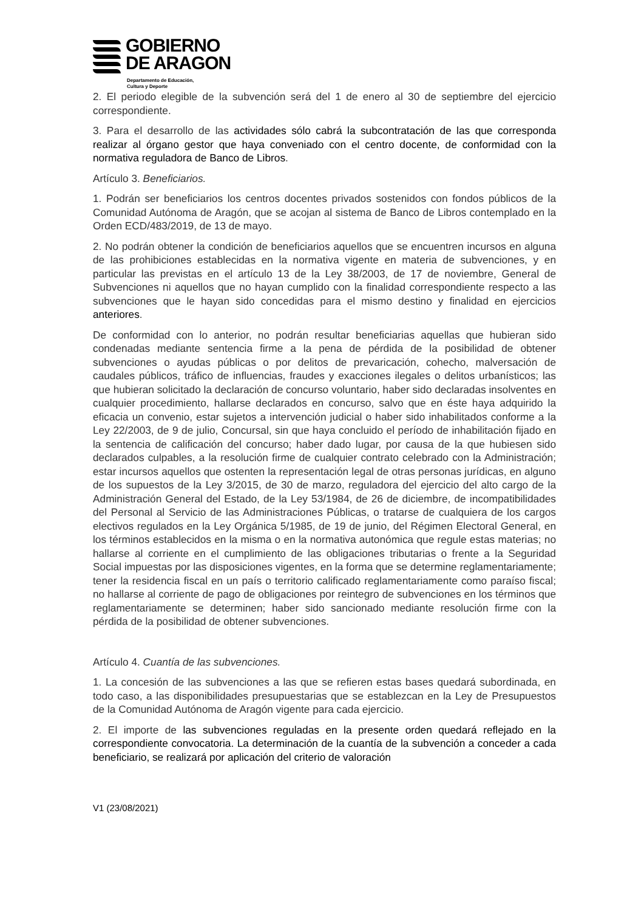GOBIERNO
DE ARAGON
Departamento de Educación,
Cultura y Deporte
2. El periodo elegible de la subvención será del 1 de enero al 30 de septiembre del ejercicio correspondiente.
3. Para el desarrollo de las actividades sólo cabrá la subcontratación de las que corresponda realizar al órgano gestor que haya conveniado con el centro docente, de conformidad con la normativa reguladora de Banco de Libros.
Artículo 3. Beneficiarios.
1. Podrán ser beneficiarios los centros docentes privados sostenidos con fondos públicos de la Comunidad Autónoma de Aragón, que se acojan al sistema de Banco de Libros contemplado en la Orden ECD/483/2019, de 13 de mayo.
2. No podrán obtener la condición de beneficiarios aquellos que se encuentren incursos en alguna de las prohibiciones establecidas en la normativa vigente en materia de subvenciones, y en particular las previstas en el artículo 13 de la Ley 38/2003, de 17 de noviembre, General de Subvenciones ni aquellos que no hayan cumplido con la finalidad correspondiente respecto a las subvenciones que le hayan sido concedidas para el mismo destino y finalidad en ejercicios anteriores.
De conformidad con lo anterior, no podrán resultar beneficiarias aquellas que hubieran sido condenadas mediante sentencia firme a la pena de pérdida de la posibilidad de obtener subvenciones o ayudas públicas o por delitos de prevaricación, cohecho, malversación de caudales públicos, tráfico de influencias, fraudes y exacciones ilegales o delitos urbanísticos; las que hubieran solicitado la declaración de concurso voluntario, haber sido declaradas insolventes en cualquier procedimiento, hallarse declarados en concurso, salvo que en éste haya adquirido la eficacia un convenio, estar sujetos a intervención judicial o haber sido inhabilitados conforme a la Ley 22/2003, de 9 de julio, Concursal, sin que haya concluido el período de inhabilitación fijado en la sentencia de calificación del concurso; haber dado lugar, por causa de la que hubiesen sido declarados culpables, a la resolución firme de cualquier contrato celebrado con la Administración; estar incursos aquellos que ostenten la representación legal de otras personas jurídicas, en alguno de los supuestos de la Ley 3/2015, de 30 de marzo, reguladora del ejercicio del alto cargo de la Administración General del Estado, de la Ley 53/1984, de 26 de diciembre, de incompatibilidades del Personal al Servicio de las Administraciones Públicas, o tratarse de cualquiera de los cargos electivos regulados en la Ley Orgánica 5/1985, de 19 de junio, del Régimen Electoral General, en los términos establecidos en la misma o en la normativa autonómica que regule estas materias; no hallarse al corriente en el cumplimiento de las obligaciones tributarias o frente a la Seguridad Social impuestas por las disposiciones vigentes, en la forma que se determine reglamentariamente; tener la residencia fiscal en un país o territorio calificado reglamentariamente como paraíso fiscal; no hallarse al corriente de pago de obligaciones por reintegro de subvenciones en los términos que reglamentariamente se determinen; haber sido sancionado mediante resolución firme con la pérdida de la posibilidad de obtener subvenciones.
Artículo 4. Cuantía de las subvenciones.
1. La concesión de las subvenciones a las que se refieren estas bases quedará subordinada, en todo caso, a las disponibilidades presupuestarias que se establezcan en la Ley de Presupuestos de la Comunidad Autónoma de Aragón vigente para cada ejercicio.
2. El importe de las subvenciones reguladas en la presente orden quedará reflejado en la correspondiente convocatoria. La determinación de la cuantía de la subvención a conceder a cada beneficiario, se realizará por aplicación del criterio de valoración
V1 (23/08/2021)